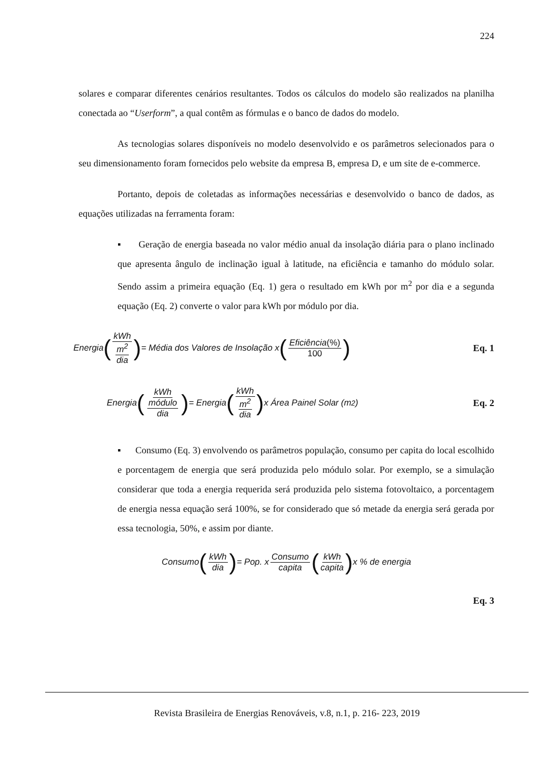224
solares e comparar diferentes cenários resultantes. Todos os cálculos do modelo são realizados na planilha conectada ao “Userform”, a qual contêm as fórmulas e o banco de dados do modelo.
As tecnologias solares disponíveis no modelo desenvolvido e os parâmetros selecionados para o seu dimensionamento foram fornecidos pelo website da empresa B, empresa D, e um site de e-commerce.
Portanto, depois de coletadas as informações necessárias e desenvolvido o banco de dados, as equações utilizadas na ferramenta foram:
▪ Geração de energia baseada no valor médio anual da insolação diária para o plano inclinado que apresenta ângulo de inclinação igual à latitude, na eficiência e tamanho do módulo solar. Sendo assim a primeira equação (Eq. 1) gera o resultado em kWh por m<sup>2</sup> por dia e a segunda equação (Eq. 2) converte o valor para kWh por módulo por dia.
Energia (kWh m<sup>2</sup> dia) = Média dos Valores de Insolação x (Eficiência(%) 100)
Eq. 1
Energia (kWh módulo dia) = Energia (kWh m<sup>2</sup> dia) x Área Painel Solar (m<sup>2</sup>)
Eq. 2
▪ Consumo (Eq. 3) envolvendo os parâmetros população, consumo per capita do local escolhido e porcentagem de energia que será produzida pelo módulo solar. Por exemplo, se a simulação considerar que toda a energia requerida será produzida pelo sistema fotovoltaico, a porcentagem de energia nessa equação será 100%, se for considerado que só metade da energia será gerada por essa tecnologia, 50%, e assim por diante.
Consumo (kWh dia) = Pop. x Consumo capita (kWh capita) x % de energia
Eq. 3
Revista Brasileira de Energias Renováveis, v.8, n.1, p. 216- 223, 2019